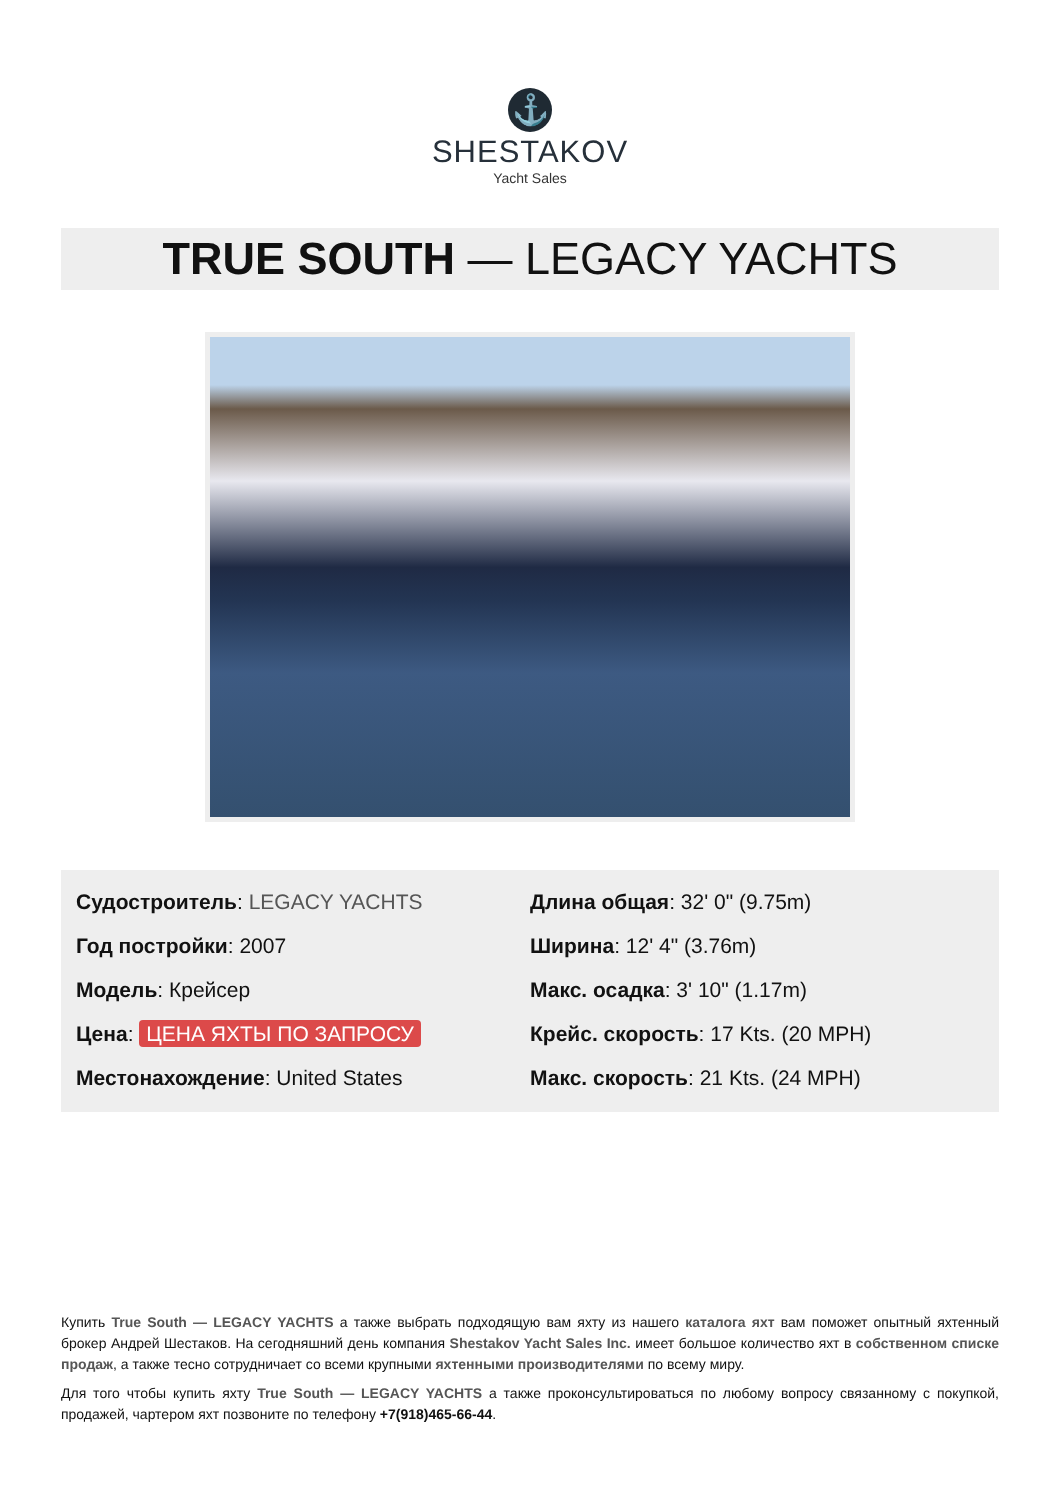⚓
SHESTAKOV
Yacht Sales
TRUE SOUTH — LEGACY YACHTS
Судостроитель: LEGACY YACHTS
Год постройки: 2007
Модель: Крейсер
Цена: ЦЕНА ЯХТЫ ПО ЗАПРОСУ
Местонахождение: United States
Длина общая: 32' 0" (9.75m)
Ширина: 12' 4" (3.76m)
Макс. осадка: 3' 10" (1.17m)
Крейс. скорость: 17 Kts. (20 MPH)
Макс. скорость: 21 Kts. (24 MPH)
Купить True South — LEGACY YACHTS а также выбрать подходящую вам яхту из нашего каталога яхт вам поможет опытный яхтенный брокер Андрей Шестаков. На сегодняшний день компания Shestakov Yacht Sales Inc. имеет большое количество яхт в собственном списке продаж, а также тесно сотрудничает со всеми крупными яхтенными производителями по всему миру.
Для того чтобы купить яхту True South — LEGACY YACHTS а также проконсультироваться по любому вопросу связанному с покупкой, продажей, чартером яхт позвоните по телефону +7(918)465-66-44.